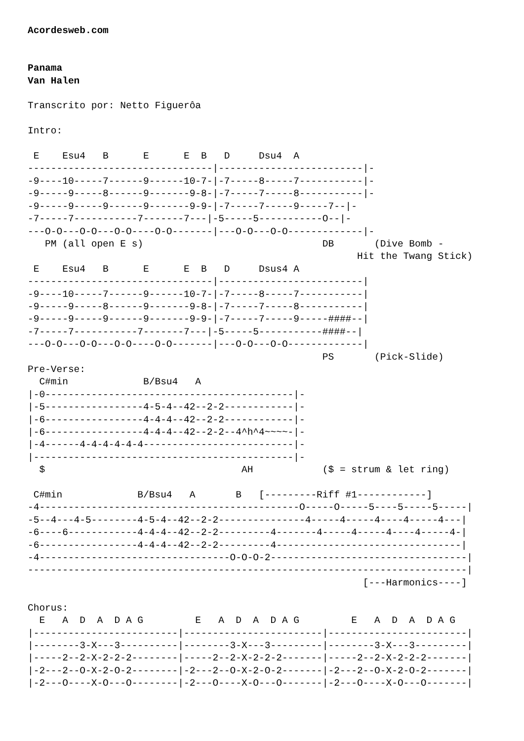Acordesweb.com


Panama
Van Halen

Transcrito por: Netto Figuerôa

Intro:

 E    Esu4   B      E      E  B   D     Dsu4  A
--------------------------------|-------------------------|-
-9----10-----7------9------10-7-|-7-----8-----7-----------|-
-9-----9-----8------9-------9-8-|-7-----7-----8-----------|-
-9-----9-----9------9-------9-9-|-7-----7-----9-----7--|-
-7-----7-----------7-------7---|-5-----5-----------O--|-
---O-O---O-O---O-O----O-O-------|---O-O---O-O-------------|-
   PM (all open E s)                               DB       (Dive Bomb -
                                                         Hit the Twang Stick)
 E    Esu4   B      E      E  B   D     Dsus4 A
--------------------------------|-------------------------|
-9----10-----7------9------10-7-|-7-----8-----7-----------|
-9-----9-----8------9-------9-8-|-7-----7-----8-----------|
-9-----9-----9------9-------9-9-|-7-----7-----9-----####--|
-7-----7-----------7-------7---|-5-----5-----------####--|
---O-O---O-O---O-O----O-O-------|---O-O---O-O-------------|
                                                   PS       (Pick-Slide)
Pre-Verse:
  C#min             B/Bsu4   A
|-0-------------------------------------------|-
|-5-----------------4-5-4--42--2-2------------|-
|-6-----------------4-4-4--42--2-2------------|-
|-6-----------------4-4-4--42--2-2--4^h^4~~~~-|-
|-4------4-4-4-4-4-4--------------------------|-
|---------------------------------------------|-
  $                                  AH            ($ = strum & let ring)

 C#min             B/Bsu4   A       B   [---------Riff #1------------]
-4---------------------------------------------O-----O-----5----5-----5-----|
-5--4---4-5--------4-5-4--42--2-2---------------4-----4-----4----4-----4---|
-6----6------------4-4-4--42--2-2---------4-------4-----4-----4----4-----4-|
-6-----------------4-4-4--42--2-2---------4--------------------------------|
-4---------------------------------O-O-O-2----------------------------------|
----------------------------------------------------------------------------|
                                                          [---Harmonics----]

Chorus:
  E   A  D  A  D A G         E   A  D  A  D A G         E   A  D  A  D A G
|-------------------------|------------------------|------------------------|
|--------3-X---3----------|--------3-X---3---------|--------3-X---3---------|
|-----2--2-X-2-2-2--------|-----2--2-X-2-2-2-------|-----2--2-X-2-2-2-------|
|-2---2--O-X-2-O-2--------|-2---2--O-X-2-O-2-------|-2---2--O-X-2-O-2-------|
|-2---O----X-O---O--------|-2---O----X-O---O-------|-2---O----X-O---O-------|